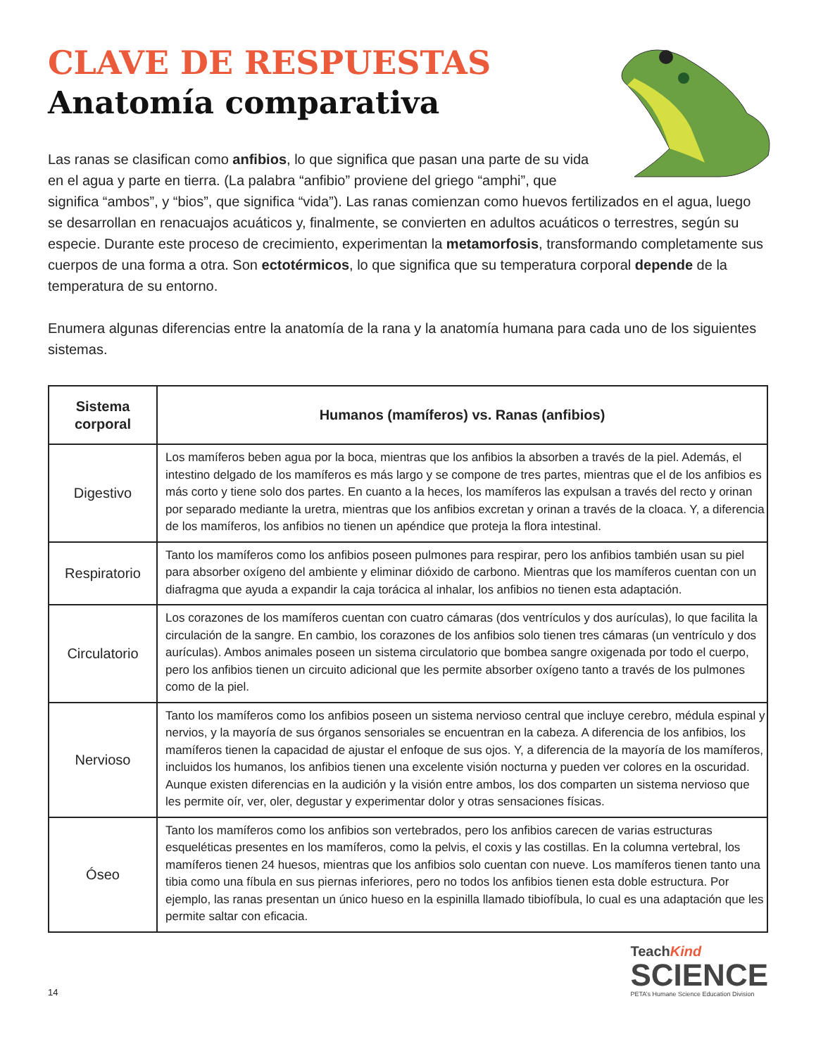CLAVE DE RESPUESTAS
Anatomía comparativa
Las ranas se clasifican como anfibios, lo que significa que pasan una parte de su vida en el agua y parte en tierra. (La palabra “anfibio” proviene del griego “amphi”, que significa “ambos”, y “bios”, que significa “vida”). Las ranas comienzan como huevos fertilizados en el agua, luego se desarrollan en renacuajos acuáticos y, finalmente, se convierten en adultos acuáticos o terrestres, según su especie. Durante este proceso de crecimiento, experimentan la metamorfosis, transformando completamente sus cuerpos de una forma a otra. Son ectotérmicos, lo que significa que su temperatura corporal depende de la temperatura de su entorno.
Enumera algunas diferencias entre la anatomía de la rana y la anatomía humana para cada uno de los siguientes sistemas.
| Sistema corporal | Humanos (mamíferos) vs. Ranas (anfibios) |
| --- | --- |
| Digestivo | Los mamíferos beben agua por la boca, mientras que los anfibios la absorben a través de la piel. Además, el intestino delgado de los mamíferos es más largo y se compone de tres partes, mientras que el de los anfibios es más corto y tiene solo dos partes. En cuanto a la heces, los mamíferos las expulsan a través del recto y orinan por separado mediante la uretra, mientras que los anfibios excretan y orinan a través de la cloaca. Y, a diferencia de los mamíferos, los anfibios no tienen un apéndice que proteja la flora intestinal. |
| Respiratorio | Tanto los mamíferos como los anfibios poseen pulmones para respirar, pero los anfibios también usan su piel para absorber oxígeno del ambiente y eliminar dióxido de carbono. Mientras que los mamíferos cuentan con un diafragma que ayuda a expandir la caja torácica al inhalar, los anfibios no tienen esta adaptación. |
| Circulatorio | Los corazones de los mamíferos cuentan con cuatro cámaras (dos ventrículos y dos aurículas), lo que facilita la circulación de la sangre. En cambio, los corazones de los anfibios solo tienen tres cámaras (un ventrículo y dos aurículas). Ambos animales poseen un sistema circulatorio que bombea sangre oxigenada por todo el cuerpo, pero los anfibios tienen un circuito adicional que les permite absorber oxígeno tanto a través de los pulmones como de la piel. |
| Nervioso | Tanto los mamíferos como los anfibios poseen un sistema nervioso central que incluye cerebro, médula espinal y nervios, y la mayoría de sus órganos sensoriales se encuentran en la cabeza. A diferencia de los anfibios, los mamíferos tienen la capacidad de ajustar el enfoque de sus ojos. Y, a diferencia de la mayoría de los mamíferos, incluidos los humanos, los anfibios tienen una excelente visión nocturna y pueden ver colores en la oscuridad. Aunque existen diferencias en la audición y la visión entre ambos, los dos comparten un sistema nervioso que les permite oír, ver, oler, degustar y experimentar dolor y otras sensaciones físicas. |
| Óseo | Tanto los mamíferos como los anfibios son vertebrados, pero los anfibios carecen de varias estructuras esqueléticas presentes en los mamíferos, como la pelvis, el coxis y las costillas. En la columna vertebral, los mamíferos tienen 24 huesos, mientras que los anfibios solo cuentan con nueve. Los mamíferos tienen tanto una tibia como una fíbula en sus piernas inferiores, pero no todos los anfibios tienen esta doble estructura. Por ejemplo, las ranas presentan un único hueso en la espinilla llamado tibiofíbula, lo cual es una adaptación que les permite saltar con eficacia. |
14
TeachKind
SCIENCE
PETA’s Humane Science Education Division